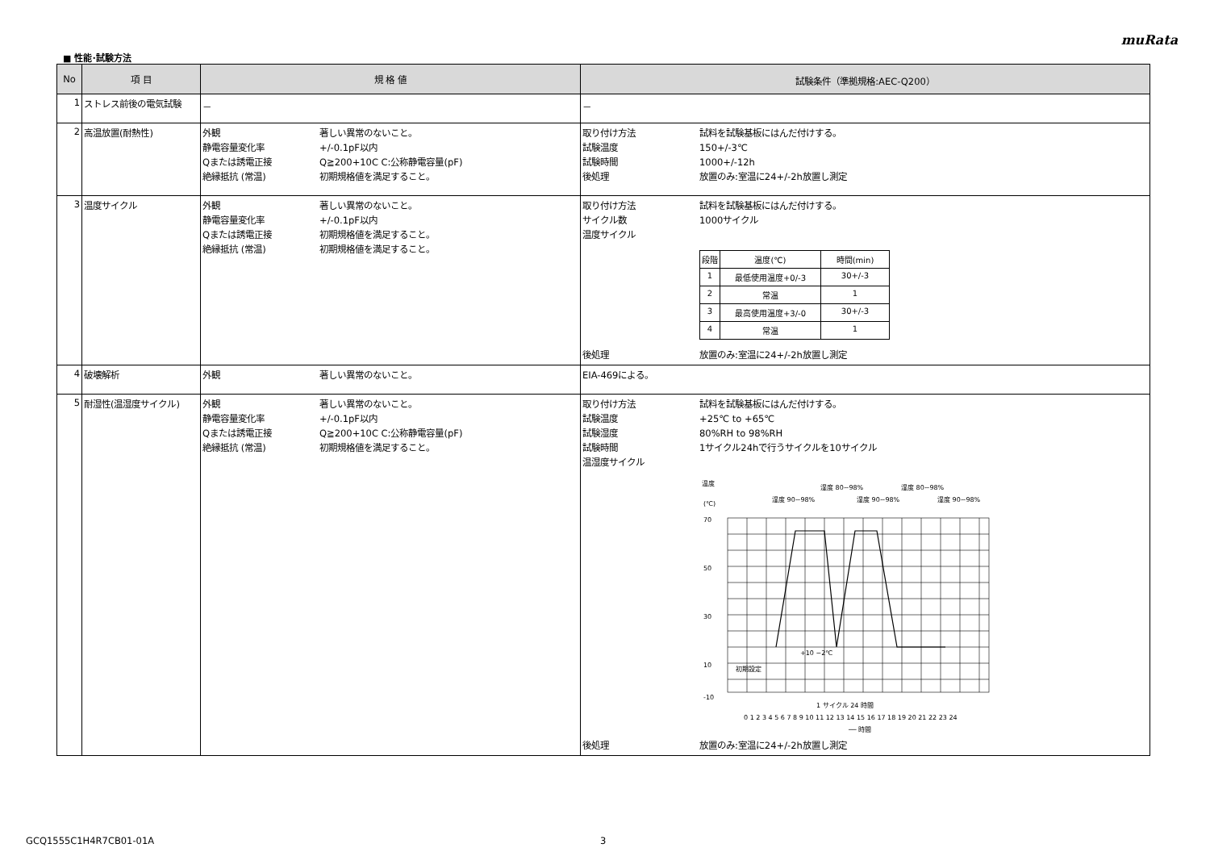muRata
■ 性能･試験方法
| No | 項 目 | 規 格 値 | 試験条件（準拠規格:AEC-Q200） |
| --- | --- | --- | --- |
| 1 | ストレス前後の電気試験 | － | － |
| 2 | 高温放置(耐熱性) | 外観 著しい異常のないこと。 静電容量変化率 +/-0.1pF以内 Qまたは誘電正接 Q≧200+10C C:公称静電容量(pF) 絶縁抵抗 (常温) 初期規格値を満足すること。 | 取り付け方法 試料を試験基板にはんだ付けする。 試験温度 150+/-3℃ 試験時間 1000+/-12h 後処理 放置のみ:室温に24+/-2h放置し測定 |
| 3 | 温度サイクル | 外観 著しい異常のないこと。 静電容量変化率 +/-0.1pF以内 Qまたは誘電正接 初期規格値を満足すること。 絶縁抵抗 (常温) 初期規格値を満足すること。 | 取り付け方法 試料を試験基板にはんだ付けする。 サイクル数 1000サイクル 温度サイクル / 段階 / 温度(℃) / 時間(min) / / 1 / 最低使用温度+0/-3 / 30+/-3 / / 2 / 常温 / 1 / / 3 / 最高使用温度+3/-0 / 30+/-3 / / 4 / 常温 / 1 / 後処理 放置のみ:室温に24+/-2h放置し測定 |
| 4 | 破壊解析 | 外観 著しい異常のないこと。 | EIA-469による。 |
| 5 | 耐湿性(温湿度サイクル) | 外観 著しい異常のないこと。 静電容量変化率 +/-0.1pF以内 Qまたは誘電正接 Q≧200+10C C:公称静電容量(pF) 絶縁抵抗 (常温) 初期規格値を満足すること。 | 取り付け方法 試料を試験基板にはんだ付けする。 試験温度 +25℃ to +65℃ 試験湿度 80%RH to 98%RH 試験時間 1サイクル24hで行うサイクルを10サイクル 温湿度サイクル 温度 (℃) 湿度 90~98% 湿度 80~98% 湿度 90~98% 湿度 80~98% 湿度 90~98% 70 50 30 10 -10 1 サイクル 24 時間 0 1 2 3 4 5 6 7 8 9 10 11 12 13 14 15 16 17 18 19 20 21 22 23 24 ── 時間 初期設定 +10 −2℃ 後処理 放置のみ:室温に24+/-2h放置し測定 |
GCQ1555C1H4R7CB01-01A 3